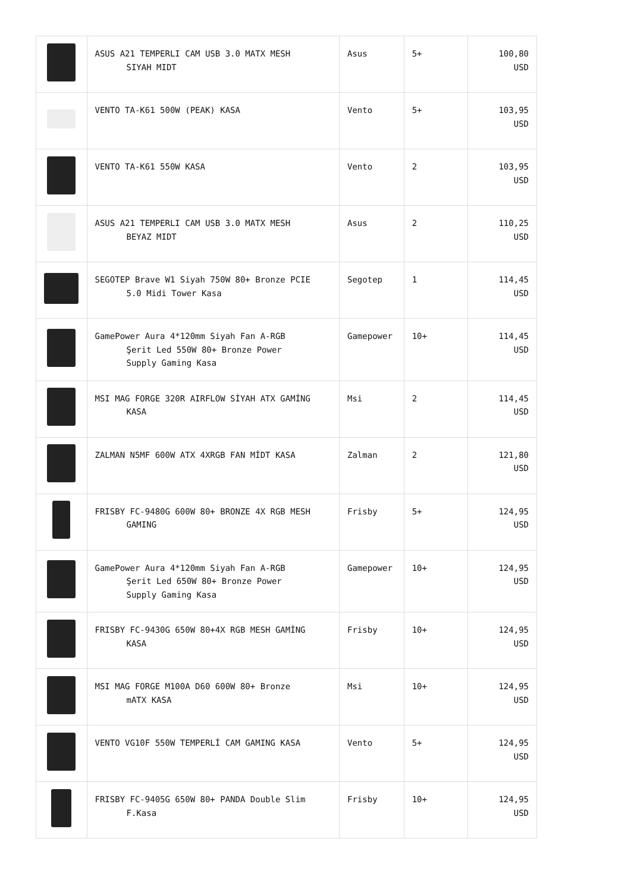| | ASUS A21 TEMPERLI CAM USB 3.0 MATX MESH SIYAH MIDT | Asus | 5+ | 100,80 USD |
| | VENTO TA-K61 500W (PEAK) KASA | Vento | 5+ | 103,95 USD |
| | VENTO TA-K61 550W KASA | Vento | 2 | 103,95 USD |
| | ASUS A21 TEMPERLI CAM USB 3.0 MATX MESH BEYAZ MIDT | Asus | 2 | 110,25 USD |
| | SEGOTEP Brave W1 Siyah 750W 80+ Bronze PCIE 5.0 Midi Tower Kasa | Segotep | 1 | 114,45 USD |
| | GamePower Aura 4*120mm Siyah Fan A-RGB Şerit Led 550W 80+ Bronze Power Supply Gaming Kasa | Gamepower | 10+ | 114,45 USD |
| | MSI MAG FORGE 320R AIRFLOW SİYAH ATX GAMİNG KASA | Msi | 2 | 114,45 USD |
| | ZALMAN N5MF 600W ATX 4XRGB FAN MİDT KASA | Zalman | 2 | 121,80 USD |
| | FRISBY FC-9480G 600W 80+ BRONZE 4X RGB MESH GAMING | Frisby | 5+ | 124,95 USD |
| | GamePower Aura 4*120mm Siyah Fan A-RGB Şerit Led 650W 80+ Bronze Power Supply Gaming Kasa | Gamepower | 10+ | 124,95 USD |
| | FRISBY FC-9430G 650W 80+4X RGB MESH GAMİNG KASA | Frisby | 10+ | 124,95 USD |
| | MSI MAG FORGE M100A D60 600W 80+ Bronze mATX KASA | Msi | 10+ | 124,95 USD |
| | VENTO VG10F 550W TEMPERLİ CAM GAMING KASA | Vento | 5+ | 124,95 USD |
| | FRISBY FC-9405G 650W 80+ PANDA Double Slim F.Kasa | Frisby | 10+ | 124,95 USD |